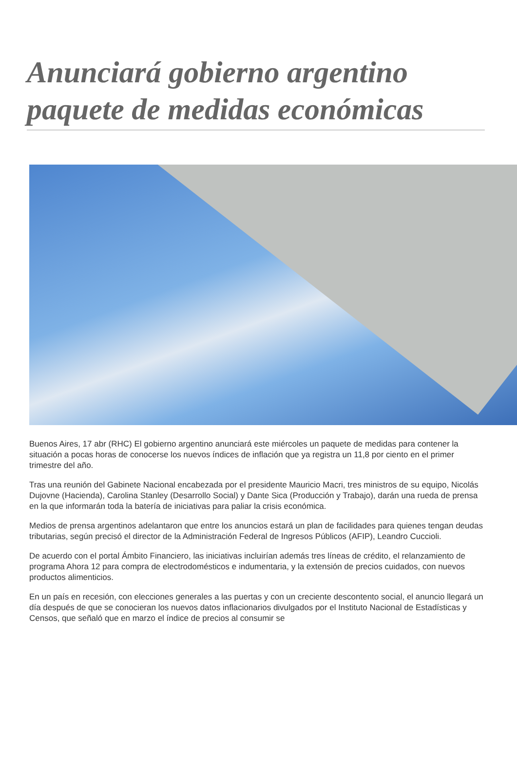Anunciará gobierno argentino paquete de medidas económicas
Buenos Aires, 17 abr (RHC) El gobierno argentino anunciará este miércoles un paquete de medidas para contener la situación a pocas horas de conocerse los nuevos índices de inflación que ya registra un 11,8 por ciento en el primer trimestre del año.
Tras una reunión del Gabinete Nacional encabezada por el presidente Mauricio Macri, tres ministros de su equipo, Nicolás Dujovne (Hacienda), Carolina Stanley (Desarrollo Social) y Dante Sica (Producción y Trabajo), darán una rueda de prensa en la que informarán toda la batería de iniciativas para paliar la crisis económica.
Medios de prensa argentinos adelantaron que entre los anuncios estará un plan de facilidades para quienes tengan deudas tributarias, según precisó el director de la Administración Federal de Ingresos Públicos (AFIP), Leandro Cuccioli.
De acuerdo con el portal Ámbito Financiero, las iniciativas incluirían además tres líneas de crédito, el relanzamiento de programa Ahora 12 para compra de electrodomésticos e indumentaria, y la extensión de precios cuidados, con nuevos productos alimenticios.
En un país en recesión, con elecciones generales a las puertas y con un creciente descontento social, el anuncio llegará un día después de que se conocieran los nuevos datos inflacionarios divulgados por el Instituto Nacional de Estadísticas y Censos, que señaló que en marzo el índice de precios al consumir se